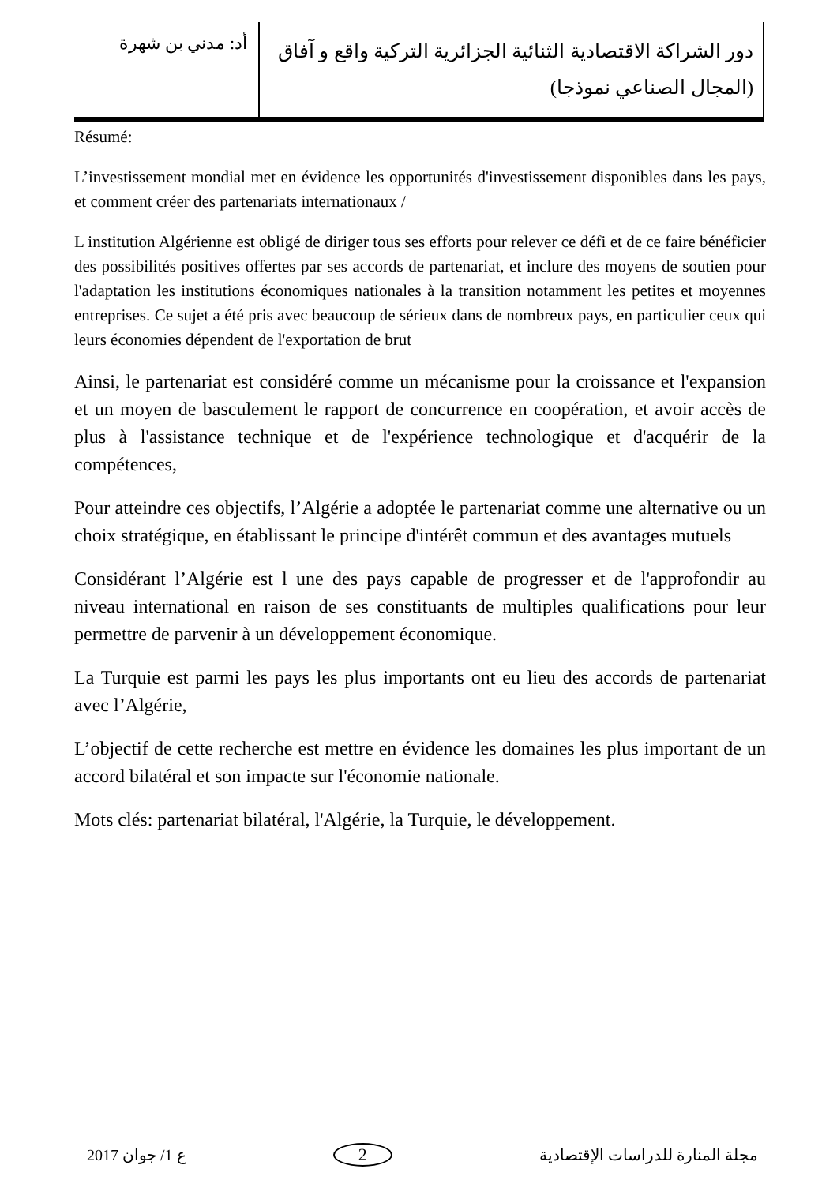دور الشراكة الاقتصادية الثنائية الجزائرية التركية واقع و آفاق (المجال الصناعي نموذجا)
أد: مدني بن شهرة
Résumé:
L’investissement mondial met en évidence les opportunités d'investissement disponibles dans les pays, et comment créer des partenariats internationaux /
L institution Algérienne est obligé de diriger tous ses efforts pour relever ce défi et de ce faire bénéficier des possibilités positives offertes par ses accords de partenariat, et inclure des moyens de soutien pour l'adaptation les institutions économiques nationales à la transition notamment les petites et moyennes entreprises. Ce sujet a été pris avec beaucoup de sérieux dans de nombreux pays, en particulier ceux qui leurs économies dépendent de l'exportation de brut
Ainsi, le partenariat est considéré comme un mécanisme pour la croissance et l'expansion et un moyen de basculement le rapport de concurrence en coopération, et avoir accès de plus à l'assistance technique et de l'expérience technologique et d'acquérir de la compétences,
Pour atteindre ces objectifs, l’Algérie a adoptée le partenariat comme une alternative ou un choix stratégique, en établissant le principe d'intérêt commun et des avantages mutuels
Considérant l’Algérie est l une des pays capable de progresser et de l'approfondir au niveau international en raison de ses constituants de multiples qualifications pour leur permettre de parvenir à un développement économique.
La Turquie est parmi les pays les plus importants ont eu lieu des accords de partenariat avec l’Algérie,
L’objectif de cette recherche est mettre en évidence les domaines les plus important de un accord bilatéral et son impacte sur l'économie nationale.
Mots clés: partenariat bilatéral, l'Algérie, la Turquie, le développement.
ع 1/ جوان 2017 2
مجلة المنارة للدراسات الإقتصادية